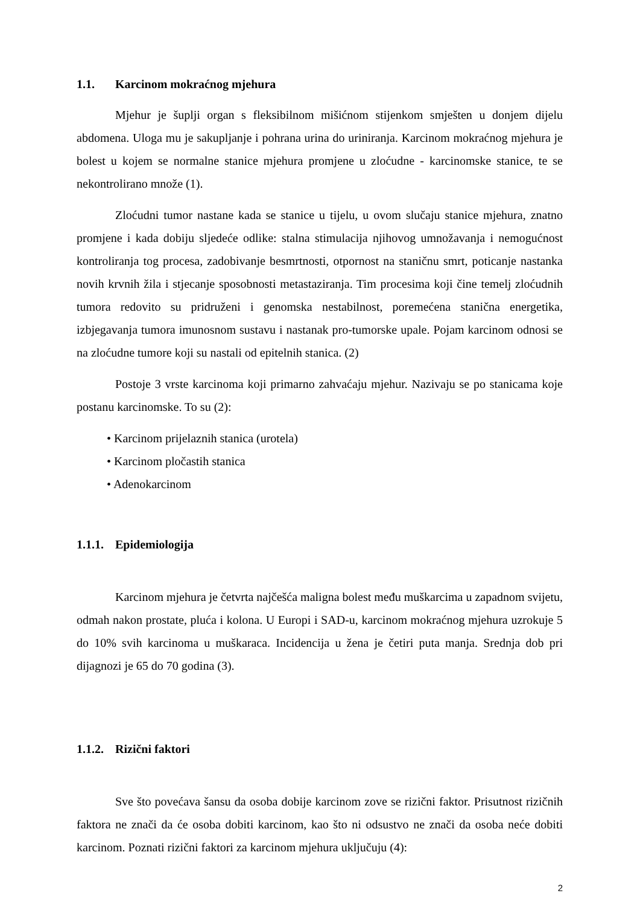1.1. Karcinom mokraćnog mjehura
Mjehur je šuplji organ s fleksibilnom mišićnom stijenkom smješten u donjem dijelu abdomena. Uloga mu je sakupljanje i pohrana urina do uriniranja. Karcinom mokraćnog mjehura je bolest u kojem se normalne stanice mjehura promjene u zloćudne - karcinomske stanice, te se nekontrolirano množe (1).
Zloćudni tumor nastane kada se stanice u tijelu, u ovom slučaju stanice mjehura, znatno promjene i kada dobiju sljedeće odlike: stalna stimulacija njihovog umnožavanja i nemogućnost kontroliranja tog procesa, zadobivanje besmrtnosti, otpornost na staničnu smrt, poticanje nastanka novih krvnih žila i stjecanje sposobnosti metastaziranja. Tim procesima koji čine temelj zloćudnih tumora redovito su pridruženi i genomska nestabilnost, poremećena stanična energetika, izbjegavanja tumora imunosnom sustavu i nastanak pro-tumorske upale. Pojam karcinom odnosi se na zloćudne tumore koji su nastali od epitelnih stanica. (2)
Postoje 3 vrste karcinoma koji primarno zahvaćaju mjehur. Nazivaju se po stanicama koje postanu karcinomske. To su (2):
• Karcinom prijelaznih stanica (urotela)
• Karcinom pločastih stanica
• Adenokarcinom
1.1.1. Epidemiologija
Karcinom mjehura je četvrta najčešća maligna bolest među muškarcima u zapadnom svijetu, odmah nakon prostate, pluća i kolona. U Europi i SAD-u, karcinom mokraćnog mjehura uzrokuje 5 do 10% svih karcinoma u muškaraca. Incidencija u žena je četiri puta manja. Srednja dob pri dijagnozi je 65 do 70 godina (3).
1.1.2. Rizični faktori
Sve što povećava šansu da osoba dobije karcinom zove se rizični faktor. Prisutnost rizičnih faktora ne znači da će osoba dobiti karcinom, kao što ni odsustvo ne znači da osoba neće dobiti karcinom. Poznati rizični faktori za karcinom mjehura uključuju (4):
2